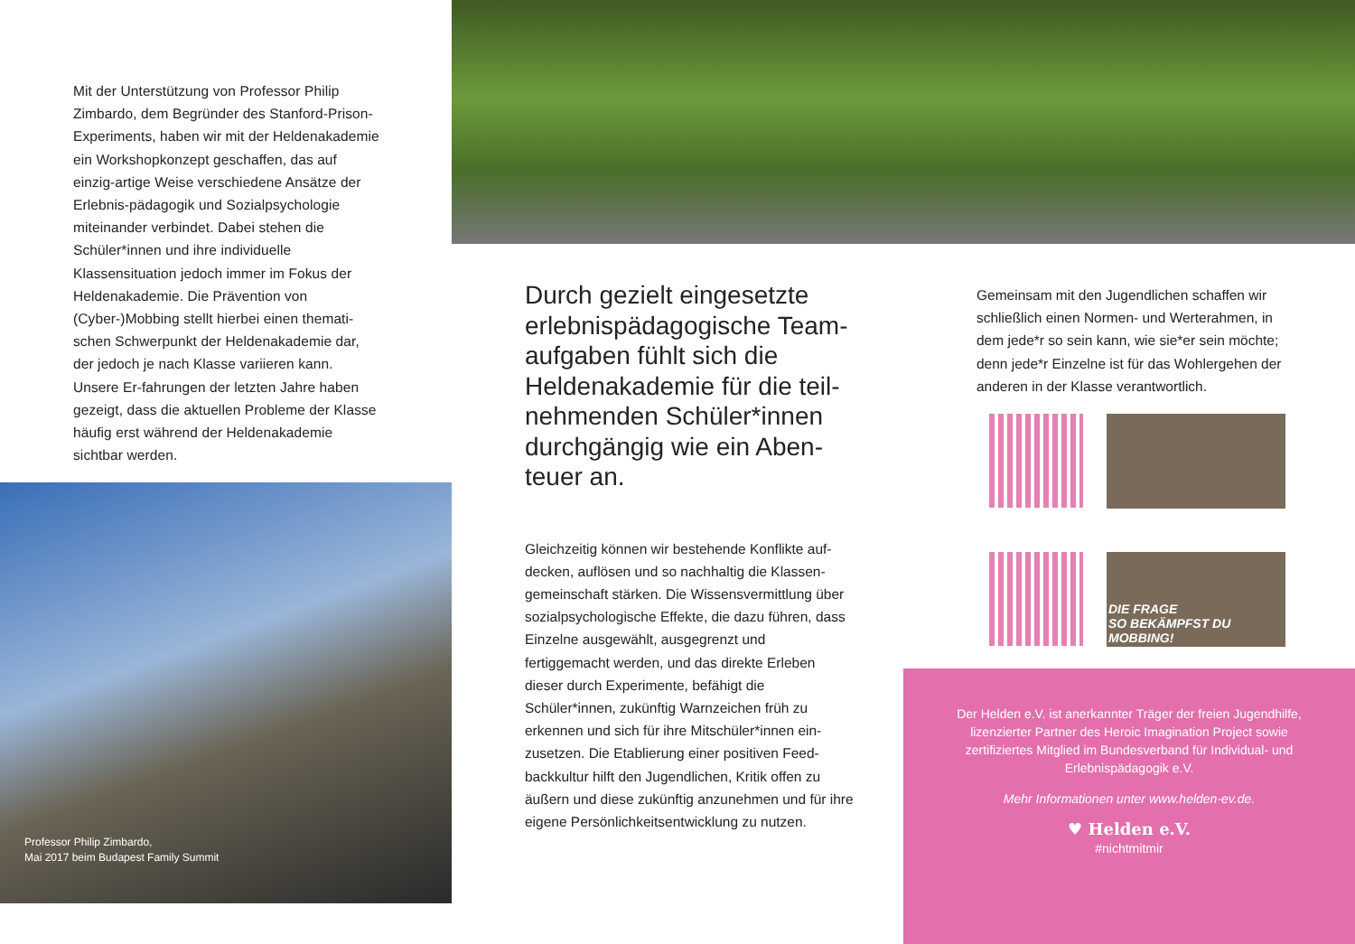Mit der Unterstützung von Professor Philip Zimbardo, dem Begründer des Stanford-Prison-Experiments, haben wir mit der Heldenakademie ein Workshopkonzept geschaffen, das auf einzig-artige Weise verschiedene Ansätze der Erlebnis-pädagogik und Sozialpsychologie miteinander verbindet. Dabei stehen die Schüler*innen und ihre individuelle Klassensituation jedoch immer im Fokus der Heldenakademie. Die Prävention von (Cyber-)Mobbing stellt hierbei einen themati-schen Schwerpunkt der Heldenakademie dar, der jedoch je nach Klasse variieren kann. Unsere Er-fahrungen der letzten Jahre haben gezeigt, dass die aktuellen Probleme der Klasse häufig erst während der Heldenakademie sichtbar werden.
Professor Philip Zimbardo,
Mai 2017 beim Budapest Family Summit
Durch gezielt eingesetzte erlebnispädagogische Team-aufgaben fühlt sich die Heldenakademie für die teil-nehmenden Schüler*innen durchgängig wie ein Aben-teuer an.
Gleichzeitig können wir bestehende Konflikte auf-decken, auflösen und so nachhaltig die Klassen-gemeinschaft stärken. Die Wissensvermittlung über sozialpsychologische Effekte, die dazu führen, dass Einzelne ausgewählt, ausgegrenzt und fertiggemacht werden, und das direkte Erleben dieser durch Experimente, befähigt die Schüler*innen, zukünftig Warnzeichen früh zu erkennen und sich für ihre Mitschüler*innen ein-zusetzen. Die Etablierung einer positiven Feed-backkultur hilft den Jugendlichen, Kritik offen zu äußern und diese zukünftig anzunehmen und für ihre eigene Persönlichkeitsentwicklung zu nutzen.
Gemeinsam mit den Jugendlichen schaffen wir schließlich einen Normen- und Werterahmen, in dem jede*r so sein kann, wie sie*er sein möchte; denn jede*r Einzelne ist für das Wohlergehen der anderen in der Klasse verantwortlich.
DIE FRAGE
SO BEKÄMPFST DU MOBBING!
Der Helden e.V. ist anerkannter Träger der freien Jugendhilfe, lizenzierter Partner des Heroic Imagination Project sowie zertifiziertes Mitglied im Bundesverband für Individual- und Erlebnispädagogik e.V.
Mehr Informationen unter www.helden-ev.de.
♥ Helden e.V.
#nichtmitmir